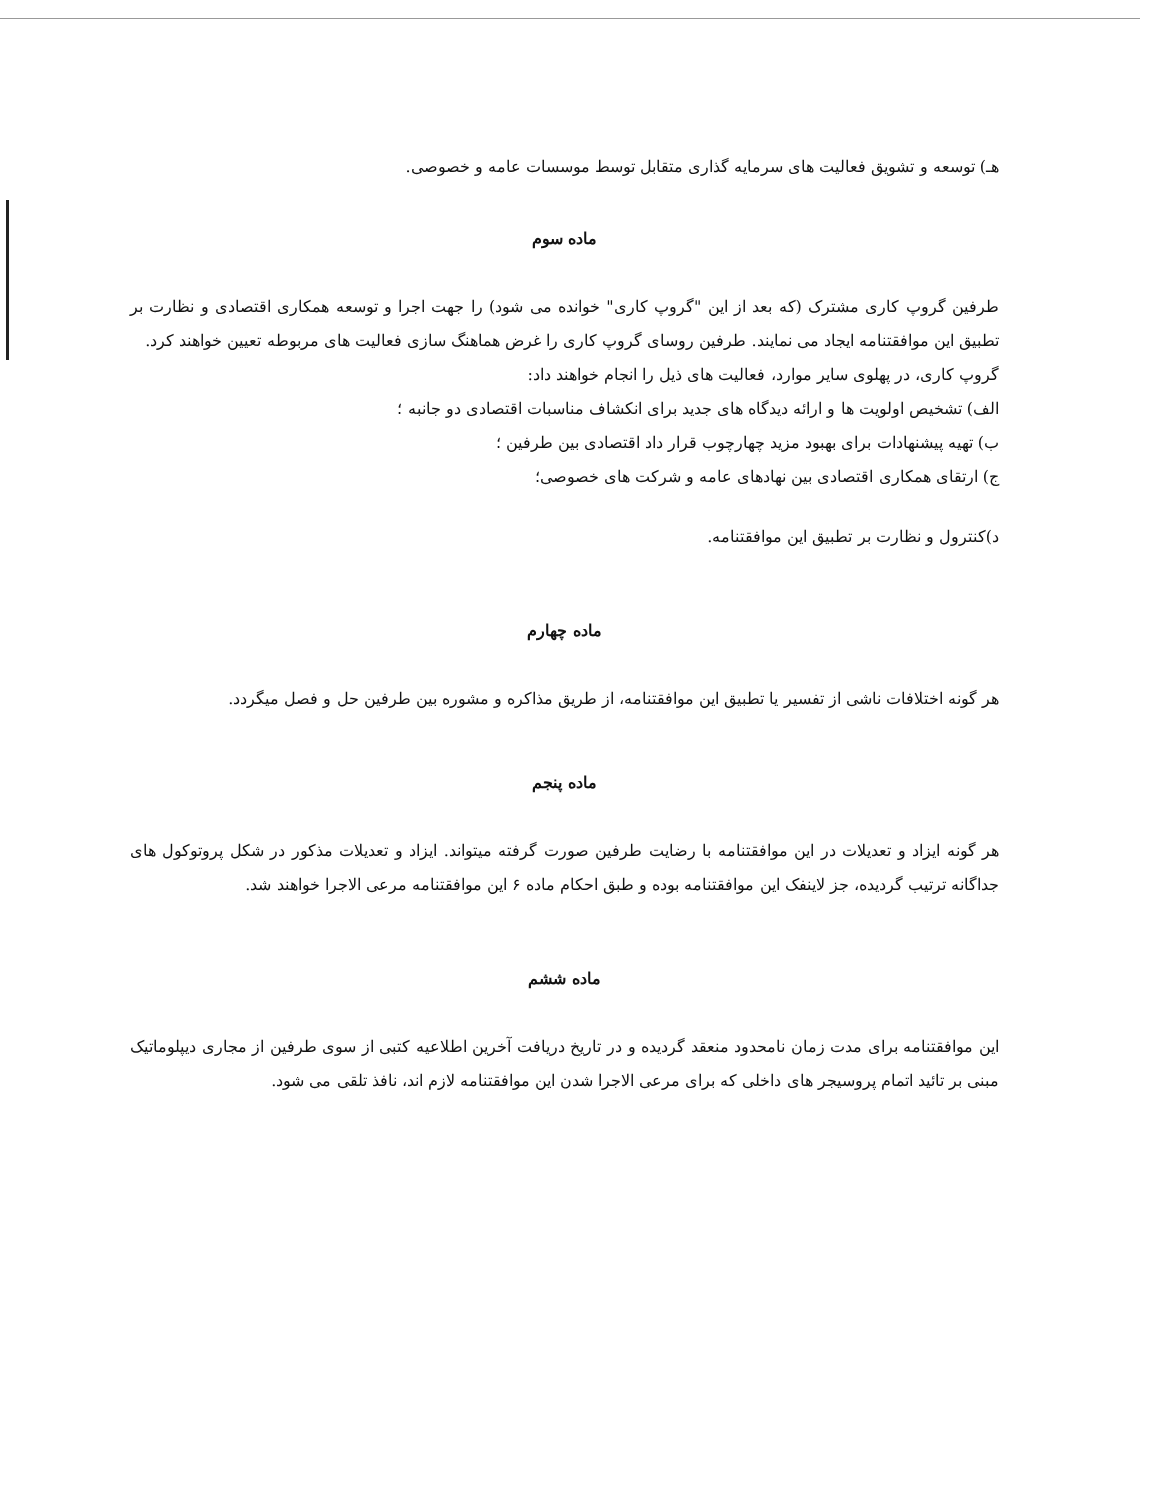هـ) توسعه و تشویق فعالیت های سرمایه گذاری متقابل توسط موسسات عامه و خصوصی.
ماده سوم
طرفین گروپ کاری مشترک (که بعد از این "گروپ کاری" خوانده می شود) را جهت اجرا و توسعه همکاری اقتصادی و نظارت بر تطبیق این موافقتنامه ایجاد می نمایند. طرفین روسای گروپ کاری را غرض هماهنگ سازی فعالیت های مربوطه تعیین خواهند کرد.
گروپ کاری، در پهلوی سایر موارد، فعالیت های ذیل را انجام خواهند داد:
الف) تشخیص اولویت ها و ارائه دیدگاه های جدید برای انکشاف مناسبات اقتصادی دو جانبه ؛
ب) تهیه پیشنهادات برای بهبود مزید چهارچوب قرار داد اقتصادی بین طرفین ؛
ج) ارتقای همکاری اقتصادی بین نهادهای عامه و شرکت های خصوصی؛
د)کنترول و نظارت بر تطبیق این موافقتنامه.
ماده چهارم
هر گونه اختلافات ناشی از تفسیر یا تطبیق این موافقتنامه، از طریق مذاکره و مشوره بین طرفین حل و فصل میگردد.
ماده پنجم
هر گونه ایزاد و تعدیلات در این موافقتنامه با رضایت طرفین صورت گرفته میتواند. ایزاد و تعدیلات مذکور در شکل پروتوکول های جداگانه ترتیب گردیده، جز لاینفک این موافقتنامه بوده و طبق احکام ماده ۶ این موافقتنامه مرعی الاجرا خواهند شد.
ماده ششم
این موافقتنامه برای مدت زمان نامحدود منعقد گردیده و در تاریخ دریافت آخرین اطلاعیه کتبی از سوی طرفین از مجاری دیپلوماتیک مبنی بر تائید اتمام پروسیجر های داخلی که برای مرعی الاجرا شدن این موافقتنامه لازم اند، نافذ تلقی می شود.